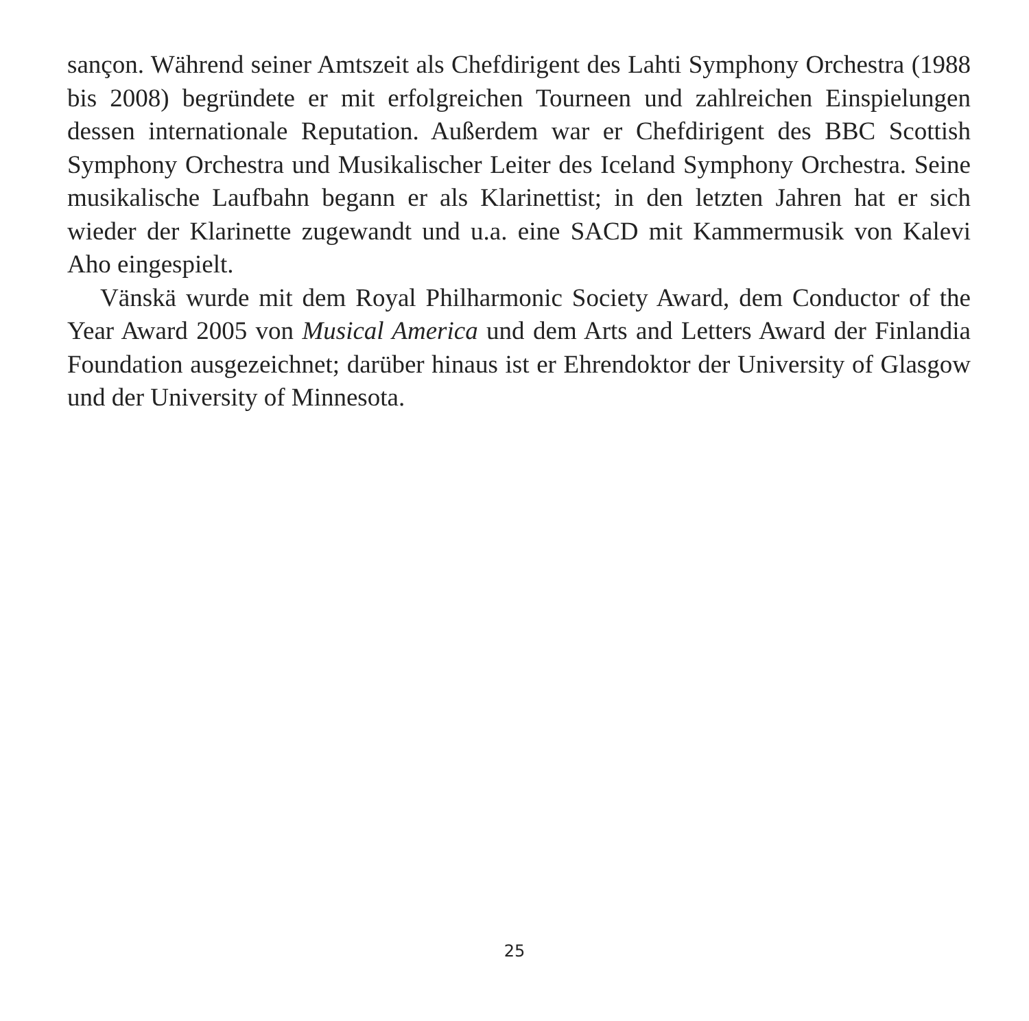sançon. Während seiner Amtszeit als Chefdirigent des Lahti Symphony Orchestra (1988 bis 2008) begründete er mit erfolgreichen Tourneen und zahlreichen Einspie­lungen dessen internationale Reputation. Außerdem war er Chefdirigent des BBC Scottish Symphony Orchestra und Musikalischer Leiter des Iceland Symphony Orchestra. Seine musikalische Laufbahn begann er als Klarinettist; in den letzten Jahren hat er sich wieder der Klarinette zugewandt und u.a. eine SACD mit Kam­mermusik von Kalevi Aho eingespielt.
Vänskä wurde mit dem Royal Philharmonic Society Award, dem Conductor of the Year Award 2005 von Musical America und dem Arts and Letters Award der Finlandia Foundation ausgezeichnet; darüber hinaus ist er Ehrendoktor der Univer­sity of Glasgow und der University of Minnesota.
25